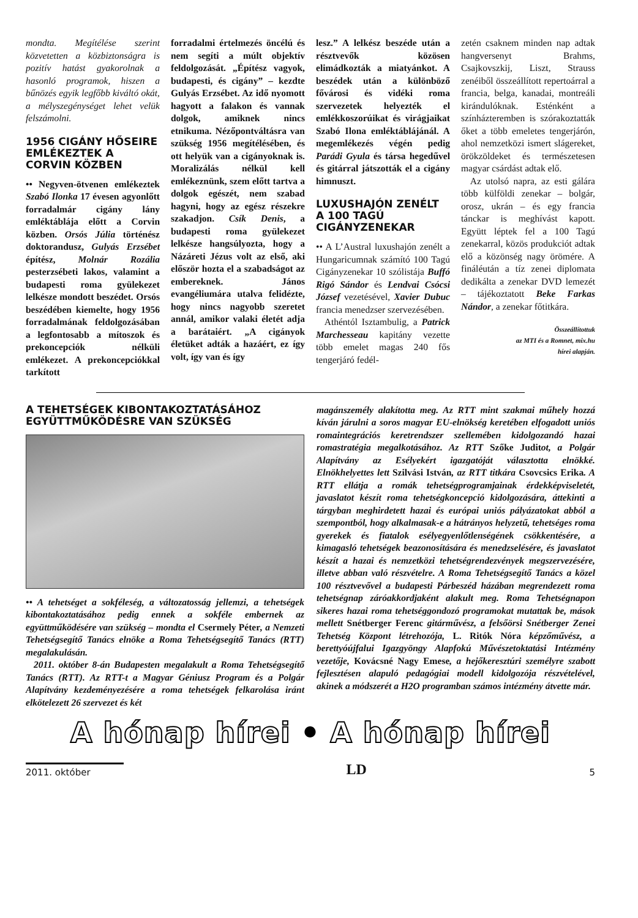mondta. Megítélése szerint közvetetten a közbiztonságra is pozitív hatást gyakorolnak a hasonló programok, hiszen a bűnözés egyik legfőbb kiváltó okát, a mélyszegénységet lehet velük felszámolni.
1956 CIGÁNY HŐSEIRE EMLÉKEZTEK A CORVIN KÖZBEN
•• Negyven-ötvenen emlékeztek Szabó Ilonka 17 évesen agyonlőtt forradalmár cigány lány emléktáblája előtt a Corvin közben. Orsós Júlia történész doktorandusz, Gulyás Erzsébet építész, Molnár Rozália pesterzsébeti lakos, valamint a budapesti roma gyülekezet lelkésze mondott beszédet. Orsós beszédében kiemelte, hogy 1956 forradalmának feldolgozásában a legfontosabb a mítoszok és prekoncepciók nélküli emlékezet. A prekoncepciókkal tarkított
forradalmi értelmezés öncélú és nem segíti a múlt objektív feldolgozását. „Építész vagyok, budapesti, és cigány” – kezdte Gulyás Erzsébet. Az idő nyomott hagyott a falakon és vannak dolgok, amiknek nincs etnikuma. Nézőpontváltásra van szükség 1956 megítélésében, és ott helyük van a cigányoknak is. Moralizálás nélkül kell emlékeznünk, szem előtt tartva a dolgok egészét, nem szabad hagyni, hogy az egész részekre szakadjon. Csík Denis, a budapesti roma gyülekezet lelkésze hangsúlyozta, hogy a Názáreti Jézus volt az első, aki először hozta el a szabadságot az embereknek. János evangéliumára utalva felidézte, hogy nincs nagyobb szeretet annál, amikor valaki életét adja a barátaiért. „A cigányok életüket adták a hazáért, ez így volt, így van és így
lesz.” A lelkész beszéde után a résztvevők közösen elimádkozták a miatyánkot. A beszédek után a különböző fővárosi és vidéki roma szervezetek helyezték el emlékkoszorúikat és virágjaikat Szabó Ilona emléktáblájánál. A megemlékezés végén pedig Parádi Gyula és társa hegedűvel és gitárral játszották el a cigány himnuszt.
LUXUSHAJÓN ZENÉLT A 100 TAGÚ CIGÁNYZENEKAR
•• A L’Austral luxushajón zenélt a Hungaricumnak számító 100 Tagú Cigányzenekar 10 szólistája Buffó Rigó Sándor és Lendvai Csócsi József vezetésével, Xavier Dubuc francia menedzser szervezésében.
Athéntól Isztambulig, a Patrick Marchesseau kapitány vezette több emelet magas 240 fős tengerjáró fedél-
zetén csaknem minden nap adtak hangversenyt Brahms, Csajkovszkij, Liszt, Strauss zenéiből összeállított repertoárral a francia, belga, kanadai, montreáli kirándulóknak. Esténként a színházteremben is szórakoztatták őket a több emeletes tengerjárón, ahol nemzetközi ismert slágereket, örökzöldeket és természetesen magyar csárdást adtak elő.
Az utolsó napra, az esti gálára több külföldi zenekar – bolgár, orosz, ukrán – és egy francia tánckar is meghívást kapott. Együtt léptek fel a 100 Tagú zenekarral, közös produkciót adtak elő a közönség nagy örömére. A fináléután a tíz zenei diplomata dedikálta a zenekar DVD lemezét – tájékoztatott Beke Farkas Nándor, a zenekar főtitkára.
Összeállítottuk
az MTI és a Romnet, mix.hu
hírei alapján.
A TEHETSÉGEK KIBONTAKOZTATÁSÁHOZ EGYÜTTMŰKÖDÉSRE VAN SZÜKSÉG
•• A tehetséget a sokféleség, a változatosság jellemzi, a tehetségek kibontakoztatásához pedig ennek a sokféle embernek az együttműködésére van szükség – mondta el Csermely Péter, a Nemzeti Tehetségsegítő Tanács elnöke a Roma Tehetségsegítő Tanács (RTT) megalakulásán.
2011. október 8-án Budapesten megalakult a Roma Tehetségsegítő Tanács (RTT). Az RTT-t a Magyar Géniusz Program és a Polgár Alapítvány kezdeményezésére a roma tehetségek felkarolása iránt elkötelezett 26 szervezet és két
magánszemély alakította meg. Az RTT mint szakmai műhely hozzá kíván járulni a soros magyar EU-elnökség keretében elfogadott uniós romaintegrációs keretrendszer szellemében kidolgozandó hazai romastratégia megalkotásához. Az RTT Szőke Juditot, a Polgár Alapítvány az Esélyekért igazgatóját választotta elnökké. Elnökhelyettes lett Szilvási István, az RTT titkára Csovcsics Erika. A RTT ellátja a romák tehetségprogramjainak érdekképviseletét, javaslatot készít roma tehetségkoncepció kidolgozására, áttekinti a tárgyban meghirdetett hazai és európai uniós pályázatokat abból a szempontból, hogy alkalmasak-e a hátrányos helyzetű, tehetséges roma gyerekek és fiatalok esélyegyenlőtlenségének csökkentésére, a kimagasló tehetségek beazonosítására és menedzselésére, és javaslatot készít a hazai és nemzetközi tehetségrendezvények megszervezésére, illetve abban való részvételre. A Roma Tehetségsegítő Tanács a közel 100 résztvevővel a budapesti Párbeszéd házában megrendezett roma tehetségnap záróakkordjaként alakult meg. Roma Tehetségnapon sikeres hazai roma tehetséggondozó programokat mutattak be, mások mellett Snétberger Ferenc gitárművész, a felsőörsi Snétberger Zenei Tehetség Központ létrehozója, L. Ritók Nóra képzőművész, a berettyóújfalui Igazgyöngy Alapfokú Művészetoktatási Intézmény vezetője, Kovácsné Nagy Emese, a hejőkeresztúri személyre szabott fejlesztésen alapuló pedagógiai modell kidolgozója részvételével, akinek a módszerét a H2O programban számos intézmény átvette már.
A hónap hírei • A hónap hírei
2011. október
LD
5